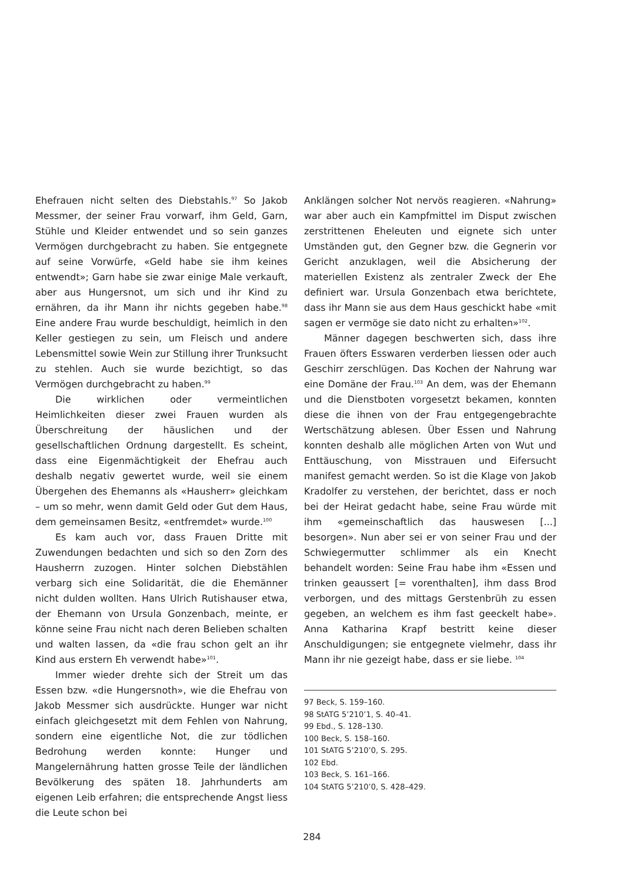Ehefrauen nicht selten des Diebstahls.<sup>97</sup> So Jakob Messmer, der seiner Frau vorwarf, ihm Geld, Garn, Stühle und Kleider entwendet und so sein ganzes Vermögen durchgebracht zu haben. Sie entgegnete auf seine Vorwürfe, «Geld habe sie ihm keines entwendt»; Garn habe sie zwar einige Male verkauft, aber aus Hungersnot, um sich und ihr Kind zu ernähren, da ihr Mann ihr nichts gegeben habe.<sup>98</sup> Eine andere Frau wurde beschuldigt, heimlich in den Keller gestiegen zu sein, um Fleisch und andere Lebensmittel sowie Wein zur Stillung ihrer Trunksucht zu stehlen. Auch sie wurde bezichtigt, so das Vermögen durchgebracht zu haben.<sup>99</sup>
Die wirklichen oder vermeintlichen Heimlichkeiten dieser zwei Frauen wurden als Überschreitung der häuslichen und der gesellschaftlichen Ordnung dargestellt. Es scheint, dass eine Eigenmächtigkeit der Ehefrau auch deshalb negativ gewertet wurde, weil sie einem Übergehen des Ehemanns als «Hausherr» gleichkam – um so mehr, wenn damit Geld oder Gut dem Haus, dem gemeinsamen Besitz, «entfremdet» wurde.<sup>100</sup>
Es kam auch vor, dass Frauen Dritte mit Zuwendungen bedachten und sich so den Zorn des Hausherrn zuzogen. Hinter solchen Diebstählen verbarg sich eine Solidarität, die die Ehemänner nicht dulden wollten. Hans Ulrich Rutishauser etwa, der Ehemann von Ursula Gonzenbach, meinte, er könne seine Frau nicht nach deren Belieben schalten und walten lassen, da «die frau schon gelt an ihr Kind aus erstern Eh verwendt habe»<sup>101</sup>.
Immer wieder drehte sich der Streit um das Essen bzw. «die Hungersnoth», wie die Ehefrau von Jakob Messmer sich ausdrückte. Hunger war nicht einfach gleichgesetzt mit dem Fehlen von Nahrung, sondern eine eigentliche Not, die zur tödlichen Bedrohung werden konnte: Hunger und Mangelernährung hatten grosse Teile der ländlichen Bevölkerung des späten 18. Jahrhunderts am eigenen Leib erfahren; die entsprechende Angst liess die Leute schon bei
Anklängen solcher Not nervös reagieren. «Nahrung» war aber auch ein Kampfmittel im Disput zwischen zerstrittenen Eheleuten und eignete sich unter Umständen gut, den Gegner bzw. die Gegnerin vor Gericht anzuklagen, weil die Absicherung der materiellen Existenz als zentraler Zweck der Ehe definiert war. Ursula Gonzenbach etwa berichtete, dass ihr Mann sie aus dem Haus geschickt habe «mit sagen er vermöge sie dato nicht zu erhalten»<sup>102</sup>.
Männer dagegen beschwerten sich, dass ihre Frauen öfters Esswaren verderben liessen oder auch Geschirr zerschlügen. Das Kochen der Nahrung war eine Domäne der Frau.<sup>103</sup> An dem, was der Ehemann und die Dienstboten vorgesetzt bekamen, konnten diese die ihnen von der Frau entgegengebrachte Wertschätzung ablesen. Über Essen und Nahrung konnten deshalb alle möglichen Arten von Wut und Enttäuschung, von Misstrauen und Eifersucht manifest gemacht werden. So ist die Klage von Jakob Kradolfer zu verstehen, der berichtet, dass er noch bei der Heirat gedacht habe, seine Frau würde mit ihm «gemeinschaftlich das hauswesen [...] besorgen». Nun aber sei er von seiner Frau und der Schwiegermutter schlimmer als ein Knecht behandelt worden: Seine Frau habe ihm «Essen und trinken geaussert [= vorenthalten], ihm dass Brod verborgen, und des mittags Gerstenbrüh zu essen gegeben, an welchem es ihm fast geeckelt habe». Anna Katharina Krapf bestritt keine dieser Anschuldigungen; sie entgegnete vielmehr, dass ihr Mann ihr nie gezeigt habe, dass er sie liebe. <sup>104</sup>
97 Beck, S. 159–160.
98 StATG 5’210’1, S. 40–41.
99 Ebd., S. 128–130.
100 Beck, S. 158–160.
101 StATG 5’210’0, S. 295.
102 Ebd.
103 Beck, S. 161–166.
104 StATG 5’210’0, S. 428–429.
284